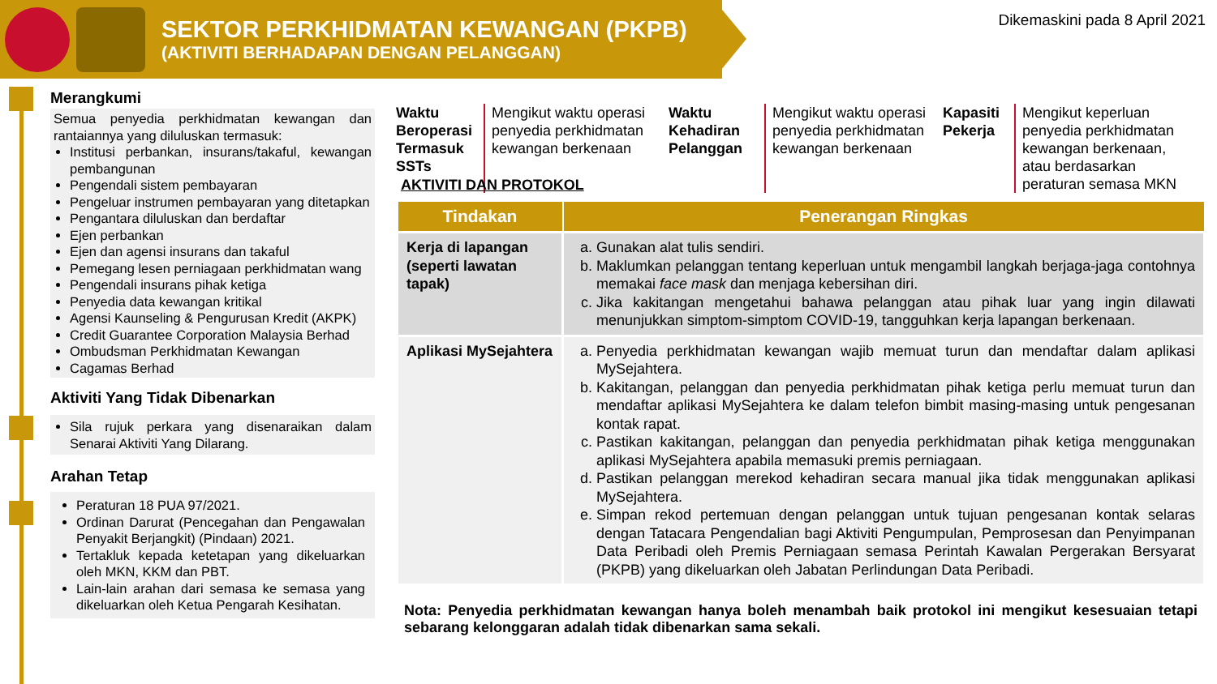SEKTOR PERKHIDMATAN KEWANGAN (PKPB)
(AKTIVITI BERHADAPAN DENGAN PELANGGAN)
Dikemaskini pada 8 April 2021
Merangkumi
Semua penyedia perkhidmatan kewangan dan rantaiannya yang diluluskan termasuk:
Institusi perbankan, insurans/takaful, kewangan pembangunan
Pengendali sistem pembayaran
Pengeluar instrumen pembayaran yang ditetapkan
Pengantara diluluskan dan berdaftar
Ejen perbankan
Ejen dan agensi insurans dan takaful
Pemegang lesen perniagaan perkhidmatan wang
Pengendali insurans pihak ketiga
Penyedia data kewangan kritikal
Agensi Kaunseling & Pengurusan Kredit (AKPK)
Credit Guarantee Corporation Malaysia Berhad
Ombudsman Perkhidmatan Kewangan
Cagamas Berhad
Aktiviti Yang Tidak Dibenarkan
Sila rujuk perkara yang disenaraikan dalam Senarai Aktiviti Yang Dilarang.
Arahan Tetap
Peraturan 18 PUA 97/2021.
Ordinan Darurat (Pencegahan dan Pengawalan Penyakit Berjangkit) (Pindaan) 2021.
Tertakluk kepada ketetapan yang dikeluarkan oleh MKN, KKM dan PBT.
Lain-lain arahan dari semasa ke semasa yang dikeluarkan oleh Ketua Pengarah Kesihatan.
Waktu Beroperasi Termasuk SSTs
Mengikut waktu operasi penyedia perkhidmatan kewangan berkenaan
Waktu Kehadiran Pelanggan
Mengikut waktu operasi penyedia perkhidmatan kewangan berkenaan
Kapasiti Pekerja
Mengikut keperluan penyedia perkhidmatan kewangan berkenaan, atau berdasarkan peraturan semasa MKN
AKTIVITI DAN PROTOKOL
| Tindakan | Penerangan Ringkas |
| --- | --- |
| Kerja di lapangan (seperti lawatan tapak) | a. Gunakan alat tulis sendiri. b. Maklumkan pelanggan tentang keperluan untuk mengambil langkah berjaga-jaga contohnya memakai face mask dan menjaga kebersihan diri. c. Jika kakitangan mengetahui bahawa pelanggan atau pihak luar yang ingin dilawati menunjukkan simptom-simptom COVID-19, tangguhkan kerja lapangan berkenaan. |
| Aplikasi MySejahtera | a. Penyedia perkhidmatan kewangan wajib memuat turun dan mendaftar dalam aplikasi MySejahtera. b. Kakitangan, pelanggan dan penyedia perkhidmatan pihak ketiga perlu memuat turun dan mendaftar aplikasi MySejahtera ke dalam telefon bimbit masing-masing untuk pengesanan kontak rapat. c. Pastikan kakitangan, pelanggan dan penyedia perkhidmatan pihak ketiga menggunakan aplikasi MySejahtera apabila memasuki premis perniagaan. d. Pastikan pelanggan merekod kehadiran secara manual jika tidak menggunakan aplikasi MySejahtera. e. Simpan rekod pertemuan dengan pelanggan untuk tujuan pengesanan kontak selaras dengan Tatacara Pengendalian bagi Aktiviti Pengumpulan, Pemprosesan dan Penyimpanan Data Peribadi oleh Premis Perniagaan semasa Perintah Kawalan Pergerakan Bersyarat (PKPB) yang dikeluarkan oleh Jabatan Perlindungan Data Peribadi. |
Nota: Penyedia perkhidmatan kewangan hanya boleh menambah baik protokol ini mengikut kesesuaian tetapi sebarang kelonggaran adalah tidak dibenarkan sama sekali.